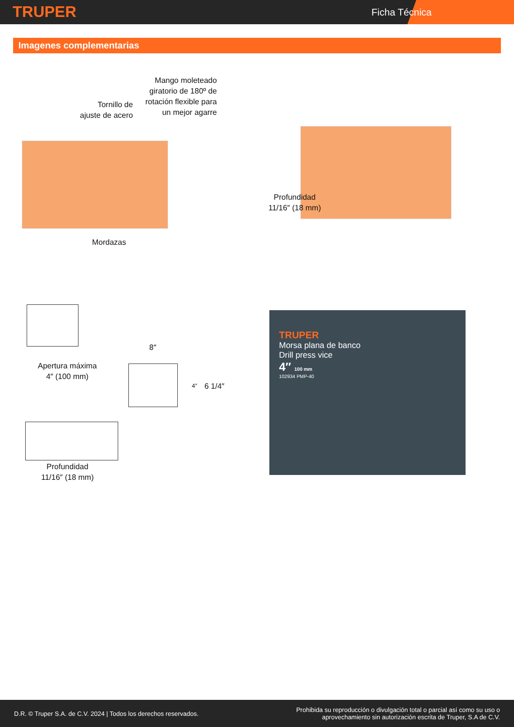TRUPER Ficha Técnica
Imagenes complementarias
Mango moleteado
giratorio de 180º de
rotación flexible para
un mejor agarre
Tornillo de
ajuste de acero
Mordazas
Profundidad
11/16″ (18 mm)
Apertura máxima
4″ (100 mm)
8″
4″ 6 1/4″
Profundidad
11/16″ (18 mm)
TRUPER
Morsa plana de banco
Drill press vice
4″ 100 mm
102934 PMP-40
D.R. © Truper S.A. de C.V. 2024 | Todos los derechos reservados. Prohibida su reproducción o divulgación total o parcial así como su uso o
aprovechamiento sin autorización escrita de Truper, S.A de C.V.